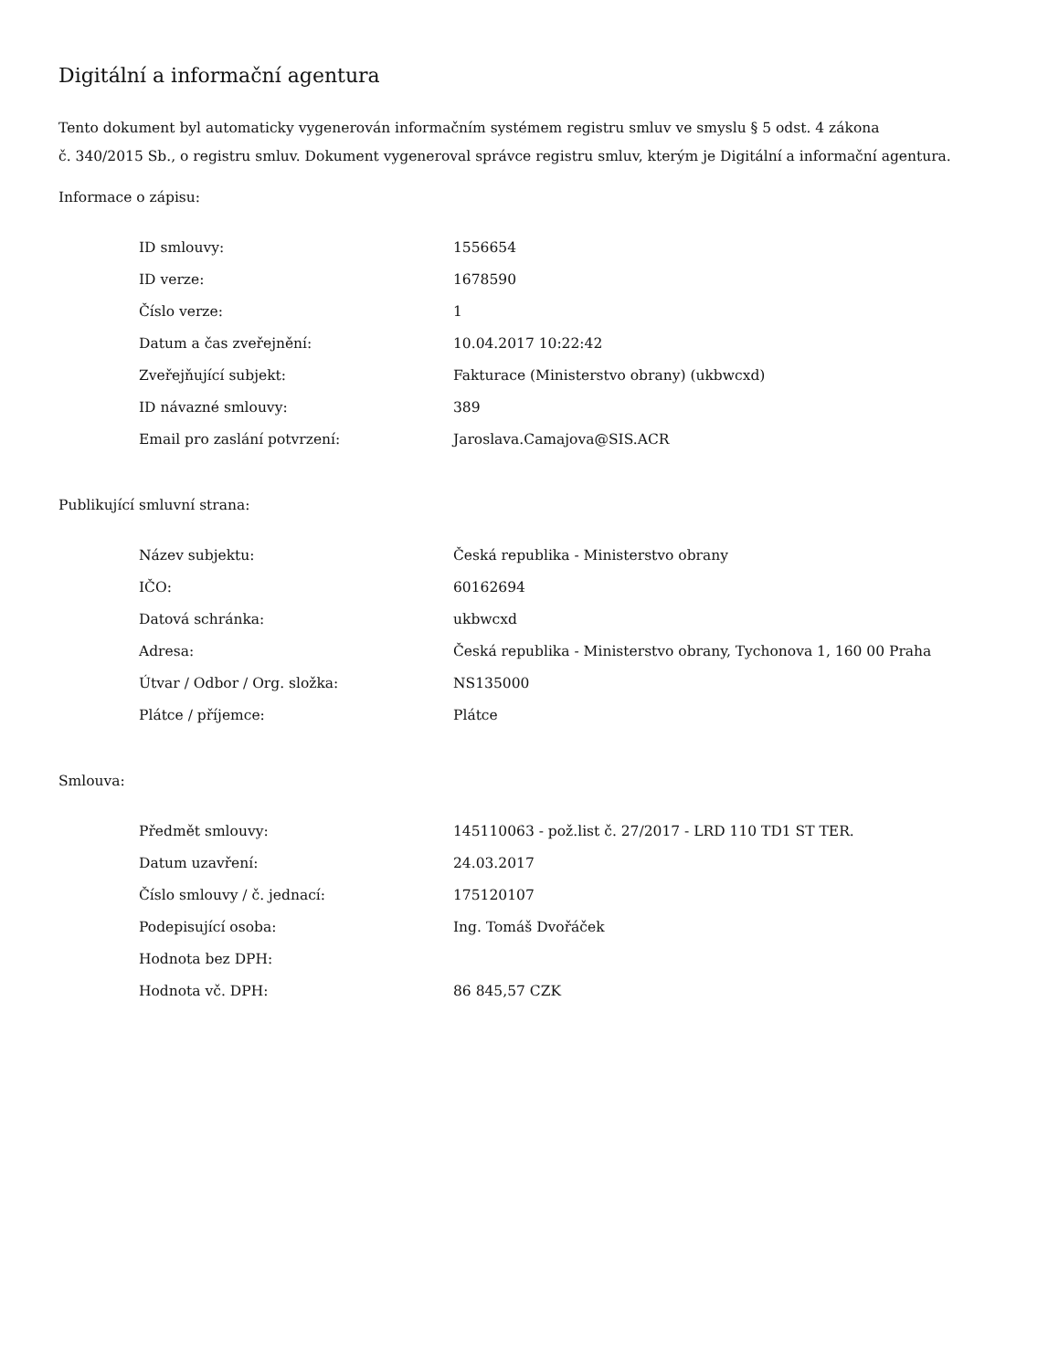Digitální a informační agentura
Tento dokument byl automaticky vygenerován informačním systémem registru smluv ve smyslu § 5 odst. 4 zákona
č. 340/2015 Sb., o registru smluv. Dokument vygeneroval správce registru smluv, kterým je Digitální a informační agentura.
Informace o zápisu:
| ID smlouvy: | 1556654 |
| ID verze: | 1678590 |
| Číslo verze: | 1 |
| Datum a čas zveřejnění: | 10.04.2017 10:22:42 |
| Zveřejňující subjekt: | Fakturace (Ministerstvo obrany) (ukbwcxd) |
| ID návazné smlouvy: | 389 |
| Email pro zaslání potvrzení: | Jaroslava.Camajova@SIS.ACR |
Publikující smluvní strana:
| Název subjektu: | Česká republika - Ministerstvo obrany |
| IČO: | 60162694 |
| Datová schránka: | ukbwcxd |
| Adresa: | Česká republika - Ministerstvo obrany, Tychonova 1, 160 00 Praha |
| Útvar / Odbor / Org. složka: | NS135000 |
| Plátce / příjemce: | Plátce |
Smlouva:
| Předmět smlouvy: | 145110063 - pož.list č. 27/2017 - LRD 110 TD1 ST TER. |
| Datum uzavření: | 24.03.2017 |
| Číslo smlouvy / č. jednací: | 175120107 |
| Podepisující osoba: | Ing. Tomáš Dvořáček |
| Hodnota bez DPH: | |
| Hodnota vč. DPH: | 86 845,57 CZK |